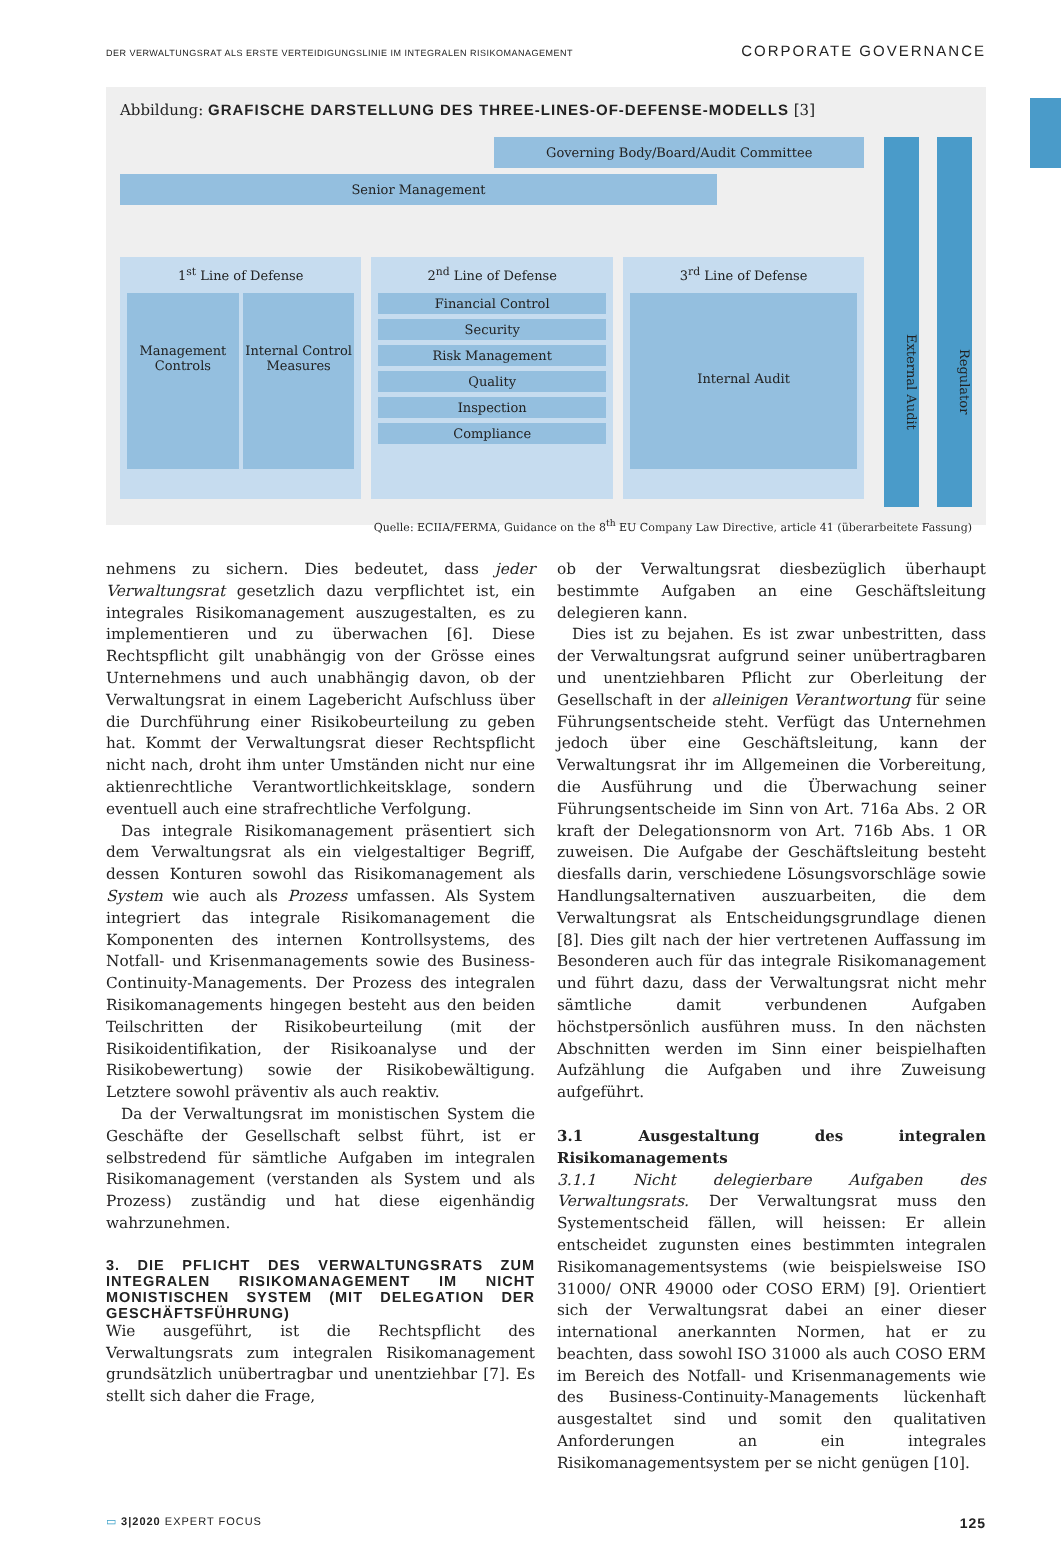DER VERWALTUNGSRAT ALS ERSTE VERTEIDIGUNGSLINIE IM INTEGRALEN RISIKOMANAGEMENT CORPORATE GOVERNANCE
Abbildung: GRAFISCHE DARSTELLUNG DES THREE-LINES-OF-DEFENSE-MODELLS [3]
Governing Body/Board/Audit Committee
Senior Management
1<sup>st</sup> Line of Defense
Management Controls
Internal Control Measures
2<sup>nd</sup> Line of Defense
Financial Control
Security
Risk Management
Quality
Inspection
Compliance
3<sup>rd</sup> Line of Defense
Internal Audit
External Audit
Regulator
Quelle: ECIIA/FERMA, Guidance on the 8<sup>th</sup> EU Company Law Directive, article 41 (überarbeitete Fassung)
nehmens zu sichern. Dies bedeutet, dass jeder Verwaltungsrat gesetzlich dazu verpflichtet ist, ein integrales Risikomanagement auszugestalten, es zu implementieren und zu überwachen [6]. Diese Rechtspflicht gilt unabhängig von der Grösse eines Unternehmens und auch unabhängig davon, ob der Verwaltungsrat in einem Lagebericht Aufschluss über die Durchführung einer Risikobeurteilung zu geben hat. Kommt der Verwaltungsrat dieser Rechtspflicht nicht nach, droht ihm unter Umständen nicht nur eine aktienrechtliche Verantwortlichkeitsklage, sondern eventuell auch eine strafrechtliche Verfolgung.
Das integrale Risikomanagement präsentiert sich dem Verwaltungsrat als ein vielgestaltiger Begriff, dessen Konturen sowohl das Risikomanagement als System wie auch als Prozess umfassen. Als System integriert das integrale Risikomanagement die Komponenten des internen Kontrollsystems, des Notfall- und Krisenmanagements sowie des Business-Continuity-Managements. Der Prozess des integralen Risikomanagements hingegen besteht aus den beiden Teilschritten der Risikobeurteilung (mit der Risikoidentifikation, der Risikoanalyse und der Risikobewertung) sowie der Risikobewältigung. Letztere sowohl präventiv als auch reaktiv.
Da der Verwaltungsrat im monistischen System die Geschäfte der Gesellschaft selbst führt, ist er selbstredend für sämtliche Aufgaben im integralen Risikomanagement (verstanden als System und als Prozess) zuständig und hat diese eigenhändig wahrzunehmen.
3. DIE PFLICHT DES VERWALTUNGSRATS ZUM INTEGRALEN RISIKOMANAGEMENT IM NICHT MONISTISCHEN SYSTEM (MIT DELEGATION DER GESCHÄFTSFÜHRUNG)
Wie ausgeführt, ist die Rechtspflicht des Verwaltungsrats zum integralen Risikomanagement grundsätzlich unübertragbar und unentziehbar [7]. Es stellt sich daher die Frage,
ob der Verwaltungsrat diesbezüglich überhaupt bestimmte Aufgaben an eine Geschäftsleitung delegieren kann.
Dies ist zu bejahen. Es ist zwar unbestritten, dass der Verwaltungsrat aufgrund seiner unübertragbaren und unentziehbaren Pflicht zur Oberleitung der Gesellschaft in der alleinigen Verantwortung für seine Führungsentscheide steht. Verfügt das Unternehmen jedoch über eine Geschäftsleitung, kann der Verwaltungsrat ihr im Allgemeinen die Vorbereitung, die Ausführung und die Überwachung seiner Führungsentscheide im Sinn von Art. 716a Abs. 2 OR kraft der Delegationsnorm von Art. 716b Abs. 1 OR zuweisen. Die Aufgabe der Geschäftsleitung besteht diesfalls darin, verschiedene Lösungsvorschläge sowie Handlungsalternativen auszuarbeiten, die dem Verwaltungsrat als Entscheidungsgrundlage dienen [8]. Dies gilt nach der hier vertretenen Auffassung im Besonderen auch für das integrale Risikomanagement und führt dazu, dass der Verwaltungsrat nicht mehr sämtliche damit verbundenen Aufgaben höchstpersönlich ausführen muss. In den nächsten Abschnitten werden im Sinn einer beispielhaften Aufzählung die Aufgaben und ihre Zuweisung aufgeführt.
3.1 Ausgestaltung des integralen Risikomanagements
3.1.1 Nicht delegierbare Aufgaben des Verwaltungsrats. Der Verwaltungsrat muss den Systementscheid fällen, will heissen: Er allein entscheidet zugunsten eines bestimmten integralen Risikomanagementsystems (wie beispielsweise ISO 31000/ ONR 49000 oder COSO ERM) [9]. Orientiert sich der Verwaltungsrat dabei an einer dieser international anerkannten Normen, hat er zu beachten, dass sowohl ISO 31000 als auch COSO ERM im Bereich des Notfall- und Krisenmanagements wie des Business-Continuity-Managements lückenhaft ausgestaltet sind und somit den qualitativen Anforderungen an ein integrales Risikomanagementsystem per se nicht genügen [10].
▭ 3|2020 EXPERT FOCUS 125